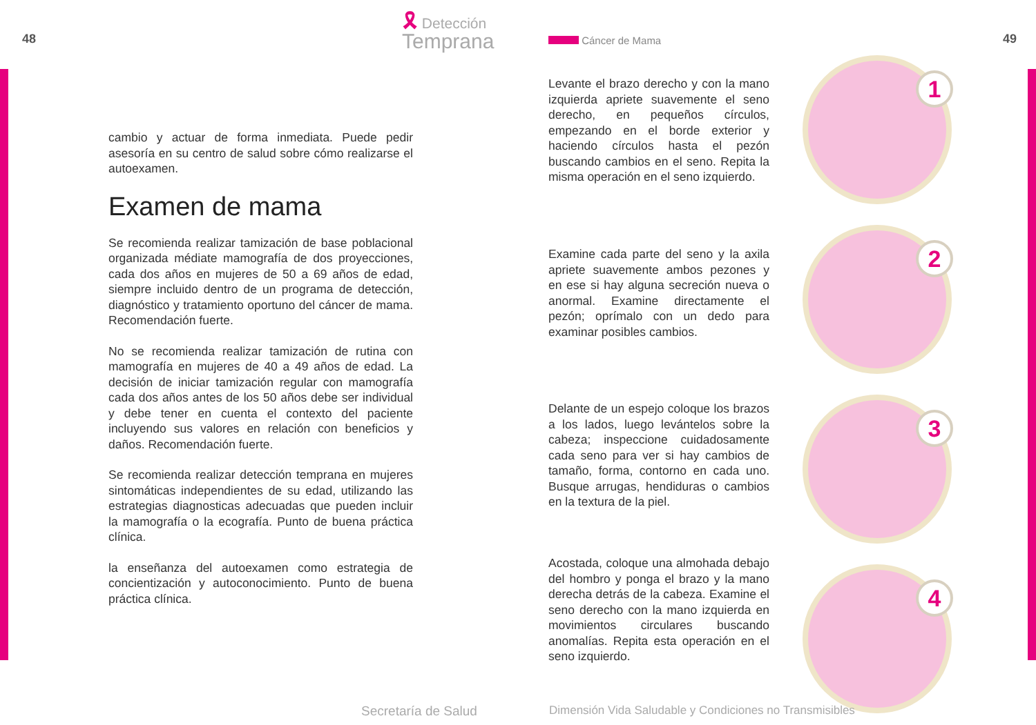48
🎗 Detección
Temprana
49 Cáncer de Mama
cambio y actuar de forma inmediata. Puede pedir asesoría en su centro de salud sobre cómo realizarse el autoexamen.
Examen de mama
Se recomienda realizar tamización de base poblacional organizada médiate mamografía de dos proyecciones, cada dos años en mujeres de 50 a 69 años de edad, siempre incluido dentro de un programa de detección, diagnóstico y tratamiento oportuno del cáncer de mama. Recomendación fuerte.
No se recomienda realizar tamización de rutina con mamografía en mujeres de 40 a 49 años de edad. La decisión de iniciar tamización regular con mamografía cada dos años antes de los 50 años debe ser individual y debe tener en cuenta el contexto del paciente incluyendo sus valores en relación con beneficios y daños. Recomendación fuerte.
Se recomienda realizar detección temprana en mujeres sintomáticas independientes de su edad, utilizando las estrategias diagnosticas adecuadas que pueden incluir la mamografía o la ecografía. Punto de buena práctica clínica.
la enseñanza del autoexamen como estrategia de concientización y autoconocimiento. Punto de buena práctica clínica.
Levante el brazo derecho y con la mano izquierda apriete suavemente el seno derecho, en pequeños círculos, empezando en el borde exterior y haciendo círculos hasta el pezón buscando cambios en el seno. Repita la misma operación en el seno izquierdo.
Examine cada parte del seno y la axila apriete suavemente ambos pezones y en ese si hay alguna secreción nueva o anormal. Examine directamente el pezón; oprímalo con un dedo para examinar posibles cambios.
Delante de un espejo coloque los brazos a los lados, luego levántelos sobre la cabeza; inspeccione cuidadosamente cada seno para ver si hay cambios de tamaño, forma, contorno en cada uno. Busque arrugas, hendiduras o cambios en la textura de la piel.
Acostada, coloque una almohada debajo del hombro y ponga el brazo y la mano derecha detrás de la cabeza. Examine el seno derecho con la mano izquierda en movimientos circulares buscando anomalías. Repita esta operación en el seno izquierdo.
1
2
3
4
Secretaría de Salud
Dimensión Vida Saludable y Condiciones no Transmisibles